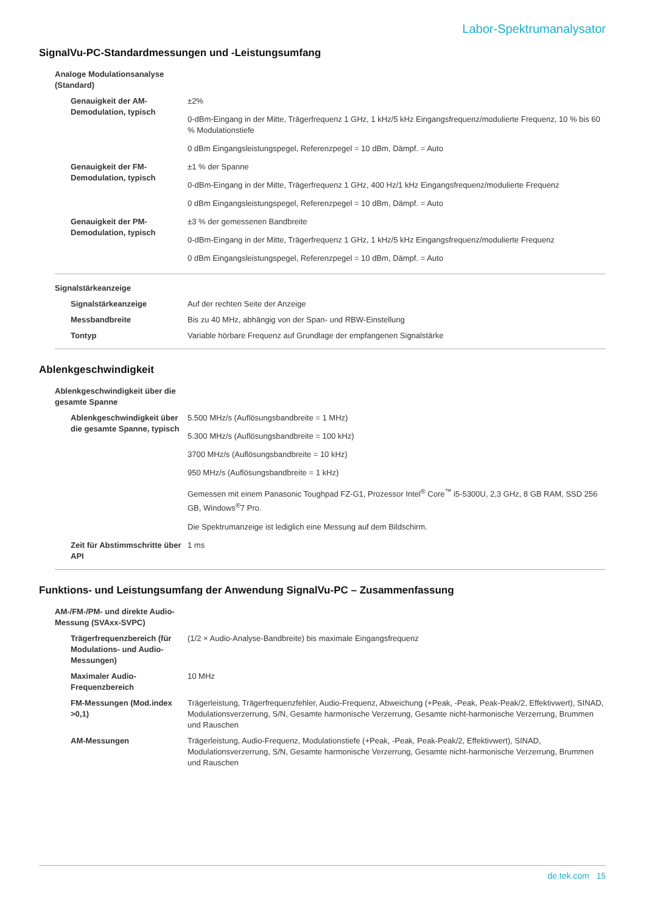Labor-Spektrumanalysator
SignalVu-PC-Standardmessungen und -Leistungsumfang
| Analoge Modulationsanalyse (Standard) | |
| Genauigkeit der AM-Demodulation, typisch | ±2% |
| | 0-dBm-Eingang in der Mitte, Trägerfrequenz 1 GHz, 1 kHz/5 kHz Eingangsfrequenz/modulierte Frequenz, 10 % bis 60 % Modulationstiefe |
| | 0 dBm Eingangsleistungspegel, Referenzpegel = 10 dBm, Dämpf. = Auto |
| Genauigkeit der FM-Demodulation, typisch | ±1 % der Spanne |
| | 0-dBm-Eingang in der Mitte, Trägerfrequenz 1 GHz, 400 Hz/1 kHz Eingangsfrequenz/modulierte Frequenz |
| | 0 dBm Eingangsleistungspegel, Referenzpegel = 10 dBm, Dämpf. = Auto |
| Genauigkeit der PM-Demodulation, typisch | ±3 % der gemessenen Bandbreite |
| | 0-dBm-Eingang in der Mitte, Trägerfrequenz 1 GHz, 1 kHz/5 kHz Eingangsfrequenz/modulierte Frequenz |
| | 0 dBm Eingangsleistungspegel, Referenzpegel = 10 dBm, Dämpf. = Auto |
| Signalstärkeanzeige | |
| Signalstärkeanzeige | Auf der rechten Seite der Anzeige |
| Messbandbreite | Bis zu 40 MHz, abhängig von der Span- und RBW-Einstellung |
| Tontyp | Variable hörbare Frequenz auf Grundlage der empfangenen Signalstärke |
Ablenkgeschwindigkeit
| Ablenkgeschwindigkeit über die gesamte Spanne | |
| Ablenkgeschwindigkeit über die gesamte Spanne, typisch | 5.500 MHz/s (Auflösungsbandbreite = 1 MHz) |
| | 5.300 MHz/s (Auflösungsbandbreite = 100 kHz) |
| | 3700 MHz/s (Auflösungsbandbreite = 10 kHz) |
| | 950 MHz/s (Auflösungsbandbreite = 1 kHz) |
| | Gemessen mit einem Panasonic Toughpad FZ-G1, Prozessor Intel<sup>®</sup> Core<sup>™</sup> i5-5300U, 2,3 GHz, 8 GB RAM, SSD 256 GB, Windows<sup>®</sup>7 Pro. |
| | Die Spektrumanzeige ist lediglich eine Messung auf dem Bildschirm. |
| Zeit für Abstimmschritte über API | 1 ms |
Funktions- und Leistungsumfang der Anwendung SignalVu-PC – Zusammenfassung
| AM-/FM-/PM- und direkte Audio- Messung (SVAxx-SVPC) | |
| Trägerfrequenzbereich (für Modulations- und Audio-Messungen) | (1/2 × Audio-Analyse-Bandbreite) bis maximale Eingangsfrequenz |
| Maximaler Audio-Frequenzbereich | 10 MHz |
| FM-Messungen (Mod.index >0,1) | Trägerleistung, Trägerfrequenzfehler, Audio-Frequenz, Abweichung (+Peak, -Peak, Peak-Peak/2, Effektivwert), SINAD, Modulationsverzerrung, S/N, Gesamte harmonische Verzerrung, Gesamte nicht-harmonische Verzerrung, Brummen und Rauschen |
| AM-Messungen | Trägerleistung, Audio-Frequenz, Modulationstiefe (+Peak, -Peak, Peak-Peak/2, Effektivwert), SINAD, Modulationsverzerrung, S/N, Gesamte harmonische Verzerrung, Gesamte nicht-harmonische Verzerrung, Brummen und Rauschen |
de.tek.com 15